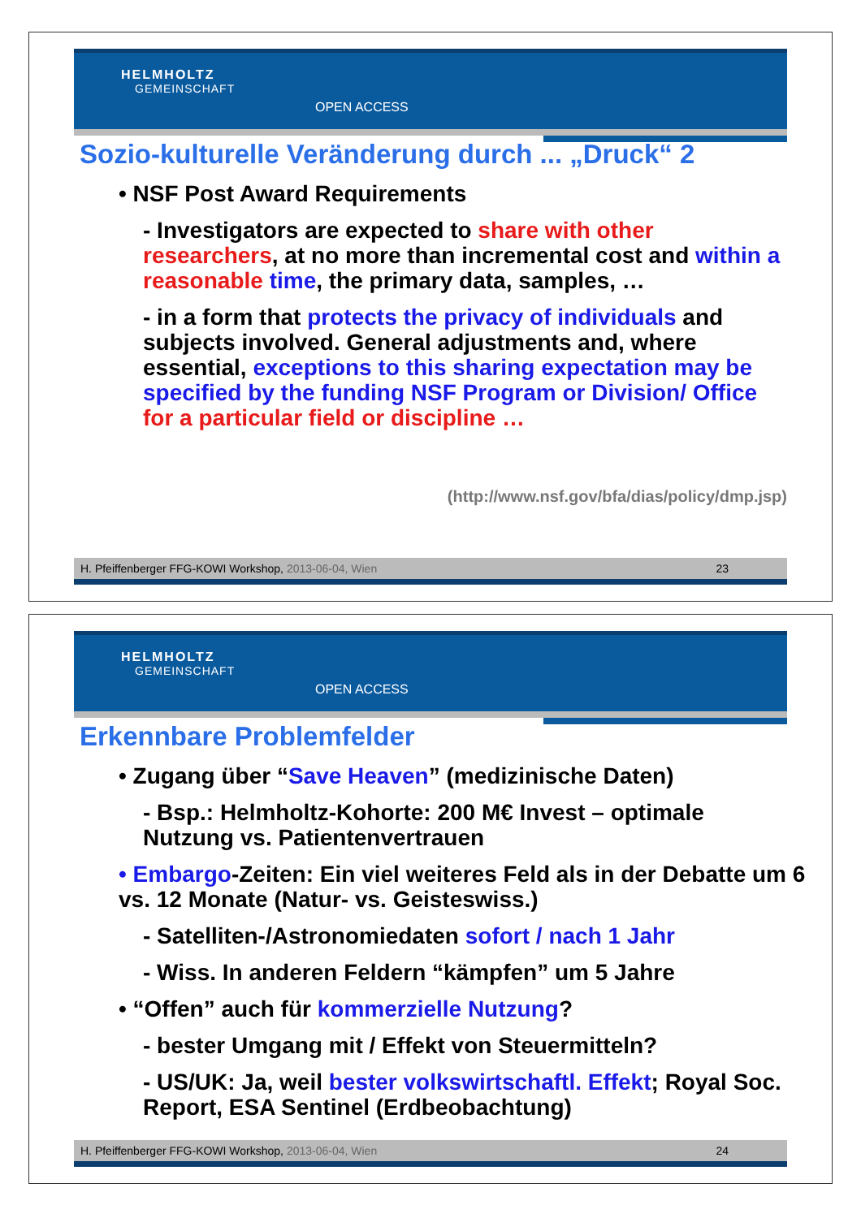HELMHOLTZ
GEMEINSCHAFT
OPEN ACCESS
Sozio-kulturelle Veränderung durch ... „Druck“ 2
• NSF Post Award Requirements
- Investigators are expected to share with other researchers, at no more than incremental cost and within a reasonable time, the primary data, samples, …
- in a form that protects the privacy of individuals and subjects involved. General adjustments and, where essential, exceptions to this sharing expectation may be specified by the funding NSF Program or Division/ Office for a particular field or discipline …
(http://www.nsf.gov/bfa/dias/policy/dmp.jsp)
H. Pfeiffenberger FFG-KOWI Workshop, 2013-06-04, Wien 23
HELMHOLTZ
GEMEINSCHAFT
OPEN ACCESS
Erkennbare Problemfelder
• Zugang über “Save Heaven” (medizinische Daten)
- Bsp.: Helmholtz-Kohorte: 200 M€ Invest – optimale Nutzung vs. Patientenvertrauen
• Embargo-Zeiten: Ein viel weiteres Feld als in der Debatte um 6 vs. 12 Monate (Natur- vs. Geisteswiss.)
- Satelliten-/Astronomiedaten sofort / nach 1 Jahr
- Wiss. In anderen Feldern “kämpfen” um 5 Jahre
• “Offen” auch für kommerzielle Nutzung?
- bester Umgang mit / Effekt von Steuermitteln?
- US/UK: Ja, weil bester volkswirtschaftl. Effekt; Royal Soc. Report, ESA Sentinel (Erdbeobachtung)
H. Pfeiffenberger FFG-KOWI Workshop, 2013-06-04, Wien 24